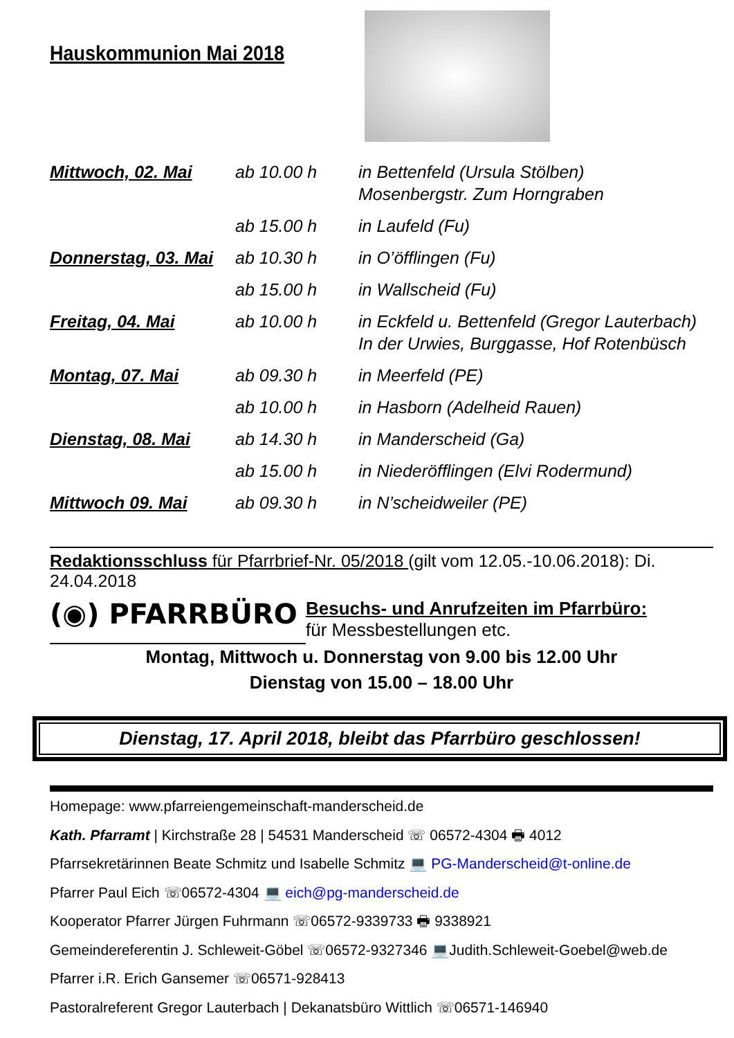Hauskommunion Mai 2018
| Mittwoch, 02. Mai | ab 10.00 h | in Bettenfeld (Ursula Stölben) Mosenbergstr. Zum Horngraben |
| | ab 15.00 h | in Laufeld (Fu) |
| Donnerstag, 03. Mai | ab 10.30 h | in O’öfflingen (Fu) |
| | ab 15.00 h | in Wallscheid (Fu) |
| Freitag, 04. Mai | ab 10.00 h | in Eckfeld u. Bettenfeld (Gregor Lauterbach) In der Urwies, Burggasse, Hof Rotenbüsch |
| Montag, 07. Mai | ab 09.30 h | in Meerfeld (PE) |
| | ab 10.00 h | in Hasborn (Adelheid Rauen) |
| Dienstag, 08. Mai | ab 14.30 h | in Manderscheid (Ga) |
| | ab 15.00 h | in Niederöfflingen (Elvi Rodermund) |
| Mittwoch 09. Mai | ab 09.30 h | in N’scheidweiler (PE) |
Redaktionsschluss für Pfarrbrief-Nr. 05/2018 (gilt vom 12.05.-10.06.2018): Di. 24.04.2018
(◉) PFARRBÜRO
Besuchs- und Anrufzeiten im Pfarrbüro:
für Messbestellungen etc.
Montag, Mittwoch u. Donnerstag von 9.00 bis 12.00 Uhr
Dienstag von 15.00 – 18.00 Uhr
Dienstag, 17. April 2018, bleibt das Pfarrbüro geschlossen!
Homepage: www.pfarreiengemeinschaft-manderscheid.de
Kath. Pfarramt | Kirchstraße 28 | 54531 Manderscheid ☏ 06572-4304 🖶 4012
Pfarrsekretärinnen Beate Schmitz und Isabelle Schmitz 💻 PG-Manderscheid@t-online.de
Pfarrer Paul Eich ☏06572-4304 💻 eich@pg-manderscheid.de
Kooperator Pfarrer Jürgen Fuhrmann ☏06572-9339733 🖶 9338921
Gemeindereferentin J. Schleweit-Göbel ☏06572-9327346 💻Judith.Schleweit-Goebel@web.de
Pfarrer i.R. Erich Gansemer ☏06571-928413
Pastoralreferent Gregor Lauterbach | Dekanatsbüro Wittlich ☏06571-146940